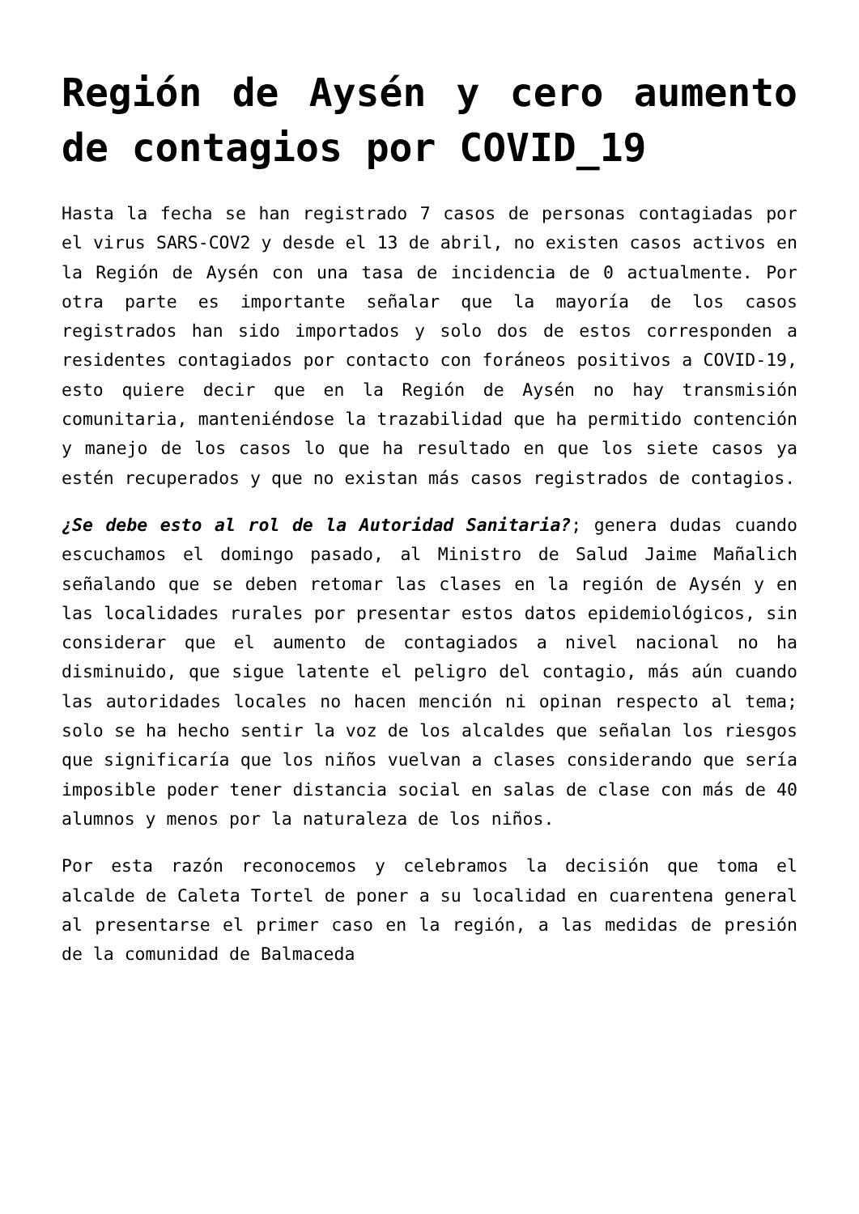Región de Aysén y cero aumento de contagios por COVID_19
Hasta la fecha se han registrado 7 casos de personas contagiadas por el virus SARS-COV2 y desde el 13 de abril, no existen casos activos en la Región de Aysén con una tasa de incidencia de 0 actualmente. Por otra parte es importante señalar que la mayoría de los casos registrados han sido importados y solo dos de estos corresponden a residentes contagiados por contacto con foráneos positivos a COVID-19, esto quiere decir que en la Región de Aysén no hay transmisión comunitaria, manteniéndose la trazabilidad que ha permitido contención y manejo de los casos lo que ha resultado en que los siete casos ya estén recuperados y que no existan más casos registrados de contagios.
¿Se debe esto al rol de la Autoridad Sanitaria?; genera dudas cuando escuchamos el domingo pasado, al Ministro de Salud Jaime Mañalich señalando que se deben retomar las clases en la región de Aysén y en las localidades rurales por presentar estos datos epidemiológicos, sin considerar que el aumento de contagiados a nivel nacional no ha disminuido, que sigue latente el peligro del contagio, más aún cuando las autoridades locales no hacen mención ni opinan respecto al tema; solo se ha hecho sentir la voz de los alcaldes que señalan los riesgos que significaría que los niños vuelvan a clases considerando que sería imposible poder tener distancia social en salas de clase con más de 40 alumnos y menos por la naturaleza de los niños.
Por esta razón reconocemos y celebramos la decisión que toma el alcalde de Caleta Tortel de poner a su localidad en cuarentena general al presentarse el primer caso en la región, a las medidas de presión de la comunidad de Balmaceda